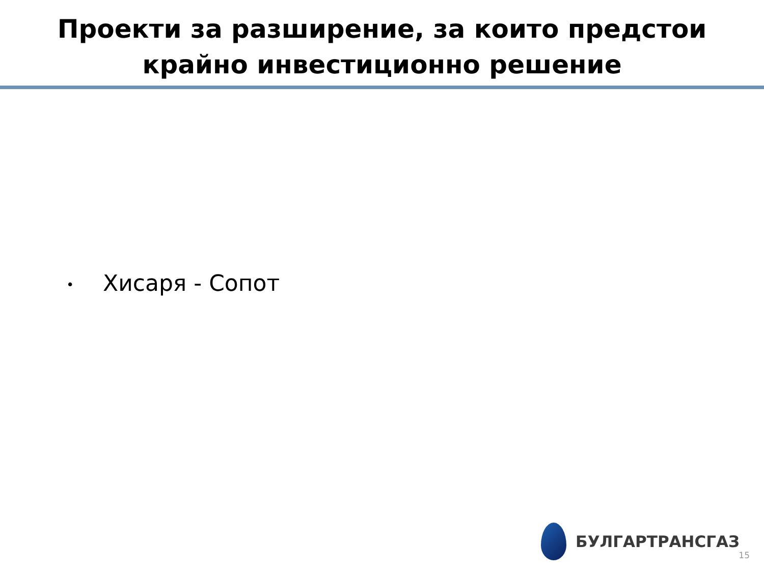Проекти за разширение, за които предстои
крайно инвестиционно решение
• Хисаря - Сопот
БУЛГАРТРАНСГАЗ
15